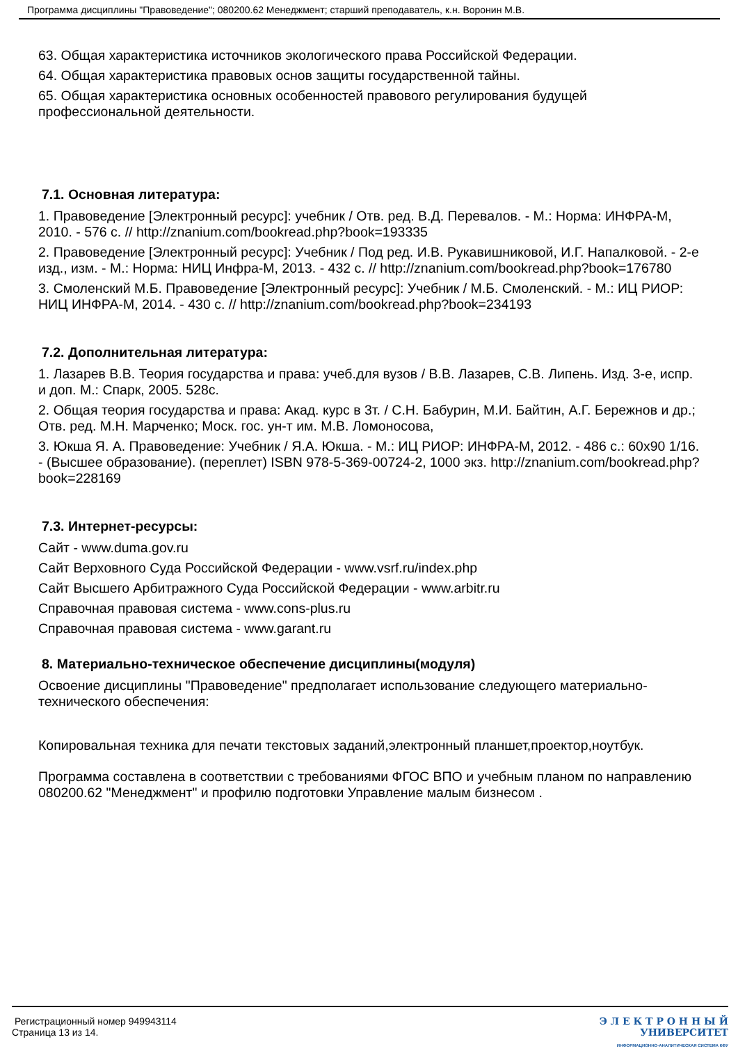Программа дисциплины "Правоведение"; 080200.62 Менеджмент; старший преподаватель, к.н. Воронин М.В.
63. Общая характеристика источников экологического права Российской Федерации.
64. Общая характеристика правовых основ защиты государственной тайны.
65. Общая характеристика основных особенностей правового регулирования будущей профессиональной деятельности.
7.1. Основная литература:
1. Правоведение [Электронный ресурс]: учебник / Отв. ред. В.Д. Перевалов. - М.: Норма: ИНФРА-М, 2010. - 576 с. // http://znanium.com/bookread.php?book=193335
2. Правоведение [Электронный ресурс]: Учебник / Под ред. И.В. Рукавишниковой, И.Г. Напалковой. - 2-е изд., изм. - М.: Норма: НИЦ Инфра-М, 2013. - 432 с. // http://znanium.com/bookread.php?book=176780
3. Смоленский М.Б. Правоведение [Электронный ресурс]: Учебник / М.Б. Смоленский. - М.: ИЦ РИОР: НИЦ ИНФРА-М, 2014. - 430 с. // http://znanium.com/bookread.php?book=234193
7.2. Дополнительная литература:
1. Лазарев В.В. Теория государства и права: учеб.для вузов / В.В. Лазарев, С.В. Липень. Изд. 3-е, испр. и доп. М.: Спарк, 2005. 528с.
2. Общая теория государства и права: Акад. курс в 3т. / С.Н. Бабурин, М.И. Байтин, А.Г. Бережнов и др.; Отв. ред. М.Н. Марченко; Моск. гос. ун-т им. М.В. Ломоносова,
3. Юкша Я. А. Правоведение: Учебник / Я.А. Юкша. - М.: ИЦ РИОР: ИНФРА-М, 2012. - 486 с.: 60x90 1/16. - (Высшее образование). (переплет) ISBN 978-5-369-00724-2, 1000 экз. http://znanium.com/bookread.php?book=228169
7.3. Интернет-ресурсы:
Сайт - www.duma.gov.ru
Сайт Верховного Суда Российской Федерации - www.vsrf.ru/index.php
Сайт Высшего Арбитражного Суда Российской Федерации - www.arbitr.ru
Справочная правовая система - www.cons-plus.ru
Справочная правовая система - www.garant.ru
8. Материально-техническое обеспечение дисциплины(модуля)
Освоение дисциплины "Правоведение" предполагает использование следующего материально-технического обеспечения:
Копировальная техника для печати текстовых заданий,электронный планшет,проектор,ноутбук.
Программа составлена в соответствии с требованиями ФГОС ВПО и учебным планом по направлению 080200.62 "Менеджмент" и профилю подготовки Управление малым бизнесом .
Регистрационный номер 949943114
Страница 13 из 14.
Э Л Е К Т Р О Н Н Ы Й
УНИВЕРСИТЕТ
ИНФОРМАЦИОННО-АНАЛИТИЧЕСКАЯ СИСТЕМА КФУ